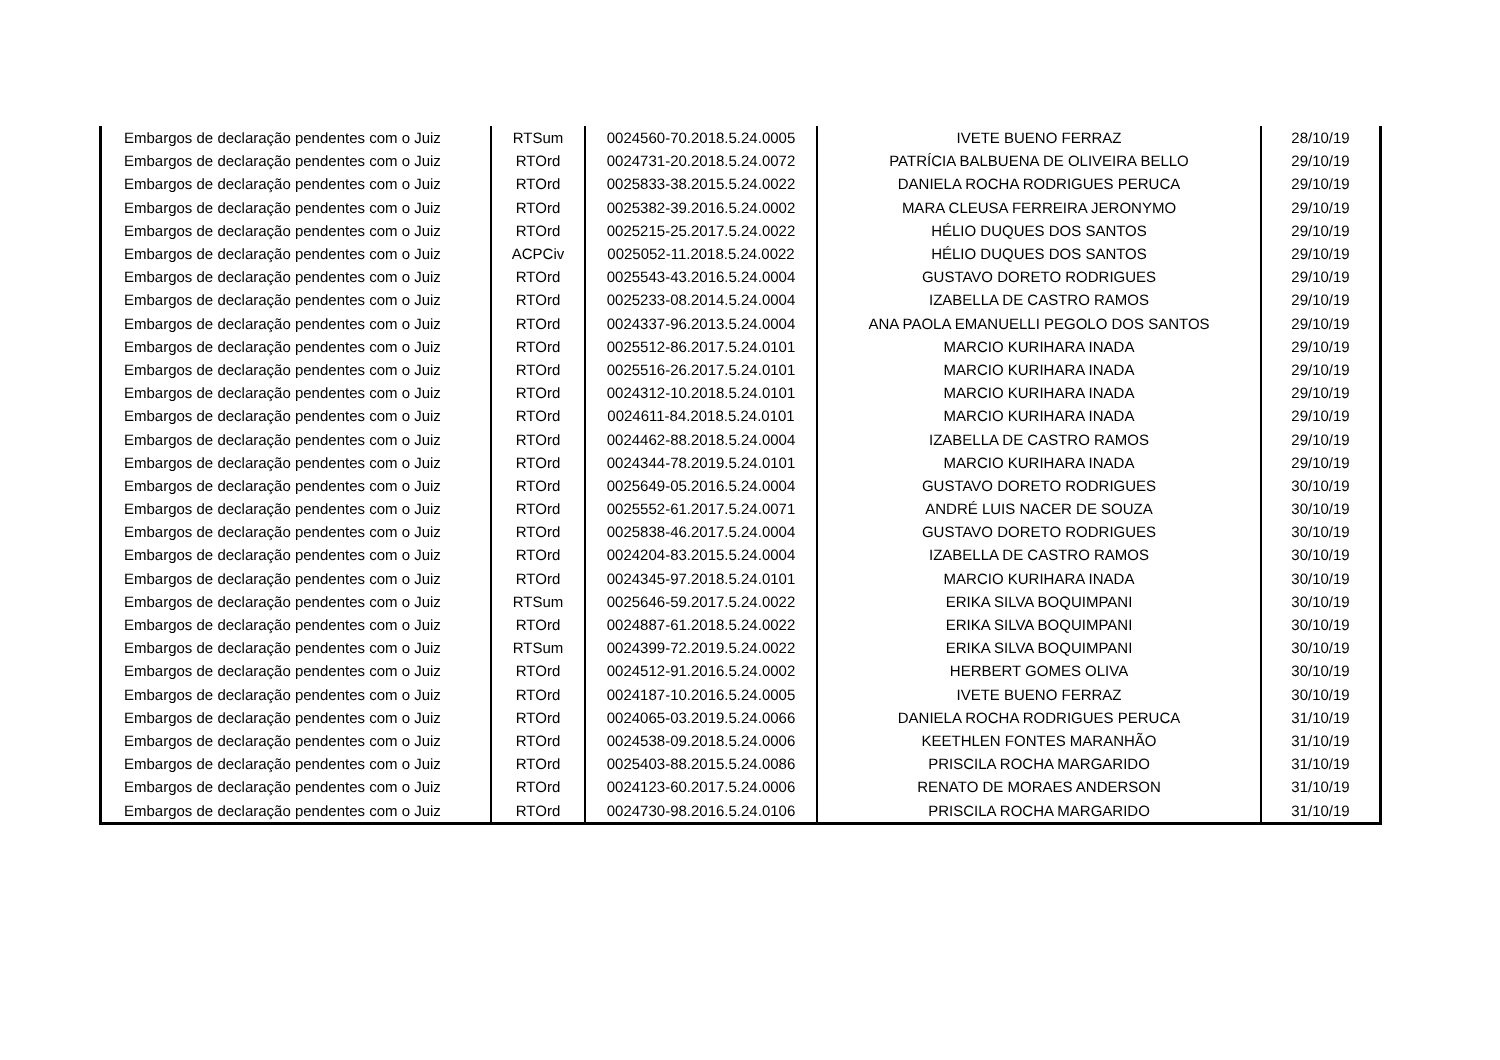| Embargos de declaração pendentes com o Juiz | RTSum | 0024560-70.2018.5.24.0005 | IVETE BUENO FERRAZ | 28/10/19 |
| Embargos de declaração pendentes com o Juiz | RTOrd | 0024731-20.2018.5.24.0072 | PATRÍCIA BALBUENA DE OLIVEIRA BELLO | 29/10/19 |
| Embargos de declaração pendentes com o Juiz | RTOrd | 0025833-38.2015.5.24.0022 | DANIELA ROCHA RODRIGUES PERUCA | 29/10/19 |
| Embargos de declaração pendentes com o Juiz | RTOrd | 0025382-39.2016.5.24.0002 | MARA CLEUSA FERREIRA JERONYMO | 29/10/19 |
| Embargos de declaração pendentes com o Juiz | RTOrd | 0025215-25.2017.5.24.0022 | HÉLIO DUQUES DOS SANTOS | 29/10/19 |
| Embargos de declaração pendentes com o Juiz | ACPCiv | 0025052-11.2018.5.24.0022 | HÉLIO DUQUES DOS SANTOS | 29/10/19 |
| Embargos de declaração pendentes com o Juiz | RTOrd | 0025543-43.2016.5.24.0004 | GUSTAVO DORETO RODRIGUES | 29/10/19 |
| Embargos de declaração pendentes com o Juiz | RTOrd | 0025233-08.2014.5.24.0004 | IZABELLA DE CASTRO RAMOS | 29/10/19 |
| Embargos de declaração pendentes com o Juiz | RTOrd | 0024337-96.2013.5.24.0004 | ANA PAOLA EMANUELLI PEGOLO DOS SANTOS | 29/10/19 |
| Embargos de declaração pendentes com o Juiz | RTOrd | 0025512-86.2017.5.24.0101 | MARCIO KURIHARA INADA | 29/10/19 |
| Embargos de declaração pendentes com o Juiz | RTOrd | 0025516-26.2017.5.24.0101 | MARCIO KURIHARA INADA | 29/10/19 |
| Embargos de declaração pendentes com o Juiz | RTOrd | 0024312-10.2018.5.24.0101 | MARCIO KURIHARA INADA | 29/10/19 |
| Embargos de declaração pendentes com o Juiz | RTOrd | 0024611-84.2018.5.24.0101 | MARCIO KURIHARA INADA | 29/10/19 |
| Embargos de declaração pendentes com o Juiz | RTOrd | 0024462-88.2018.5.24.0004 | IZABELLA DE CASTRO RAMOS | 29/10/19 |
| Embargos de declaração pendentes com o Juiz | RTOrd | 0024344-78.2019.5.24.0101 | MARCIO KURIHARA INADA | 29/10/19 |
| Embargos de declaração pendentes com o Juiz | RTOrd | 0025649-05.2016.5.24.0004 | GUSTAVO DORETO RODRIGUES | 30/10/19 |
| Embargos de declaração pendentes com o Juiz | RTOrd | 0025552-61.2017.5.24.0071 | ANDRÉ LUIS NACER DE SOUZA | 30/10/19 |
| Embargos de declaração pendentes com o Juiz | RTOrd | 0025838-46.2017.5.24.0004 | GUSTAVO DORETO RODRIGUES | 30/10/19 |
| Embargos de declaração pendentes com o Juiz | RTOrd | 0024204-83.2015.5.24.0004 | IZABELLA DE CASTRO RAMOS | 30/10/19 |
| Embargos de declaração pendentes com o Juiz | RTOrd | 0024345-97.2018.5.24.0101 | MARCIO KURIHARA INADA | 30/10/19 |
| Embargos de declaração pendentes com o Juiz | RTSum | 0025646-59.2017.5.24.0022 | ERIKA SILVA BOQUIMPANI | 30/10/19 |
| Embargos de declaração pendentes com o Juiz | RTOrd | 0024887-61.2018.5.24.0022 | ERIKA SILVA BOQUIMPANI | 30/10/19 |
| Embargos de declaração pendentes com o Juiz | RTSum | 0024399-72.2019.5.24.0022 | ERIKA SILVA BOQUIMPANI | 30/10/19 |
| Embargos de declaração pendentes com o Juiz | RTOrd | 0024512-91.2016.5.24.0002 | HERBERT GOMES OLIVA | 30/10/19 |
| Embargos de declaração pendentes com o Juiz | RTOrd | 0024187-10.2016.5.24.0005 | IVETE BUENO FERRAZ | 30/10/19 |
| Embargos de declaração pendentes com o Juiz | RTOrd | 0024065-03.2019.5.24.0066 | DANIELA ROCHA RODRIGUES PERUCA | 31/10/19 |
| Embargos de declaração pendentes com o Juiz | RTOrd | 0024538-09.2018.5.24.0006 | KEETHLEN FONTES MARANHÃO | 31/10/19 |
| Embargos de declaração pendentes com o Juiz | RTOrd | 0025403-88.2015.5.24.0086 | PRISCILA ROCHA MARGARIDO | 31/10/19 |
| Embargos de declaração pendentes com o Juiz | RTOrd | 0024123-60.2017.5.24.0006 | RENATO DE MORAES ANDERSON | 31/10/19 |
| Embargos de declaração pendentes com o Juiz | RTOrd | 0024730-98.2016.5.24.0106 | PRISCILA ROCHA MARGARIDO | 31/10/19 |